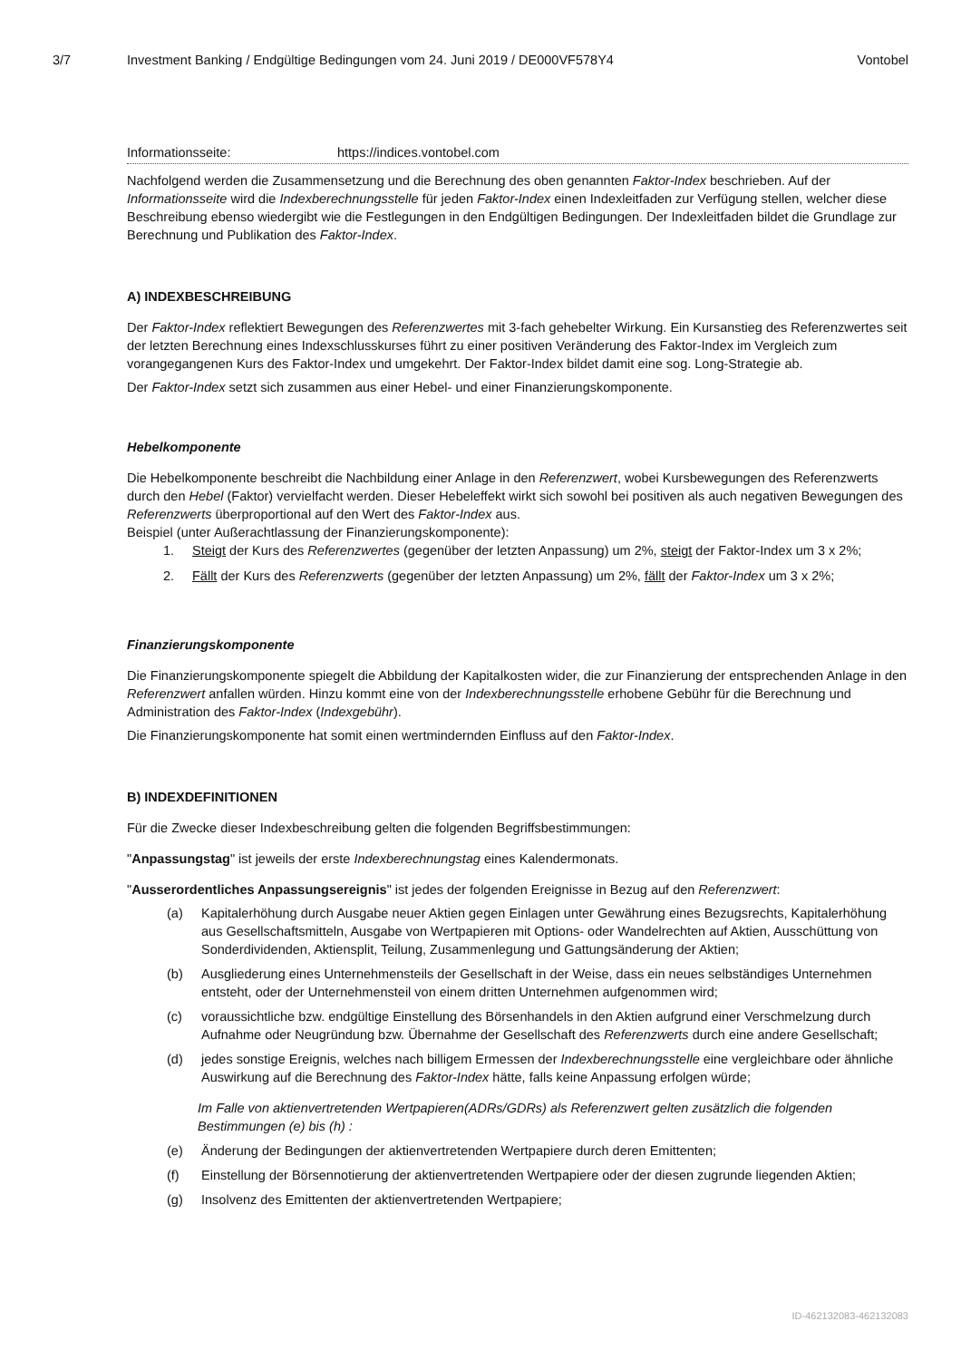3/7 Investment Banking / Endgültige Bedingungen vom 24. Juni 2019 / DE000VF578Y4 Vontobel
Informationsseite: https://indices.vontobel.com
Nachfolgend werden die Zusammensetzung und die Berechnung des oben genannten Faktor-Index beschrieben. Auf der Informationsseite wird die Indexberechnungsstelle für jeden Faktor-Index einen Indexleitfaden zur Verfügung stellen, welcher diese Beschreibung ebenso wiedergibt wie die Festlegungen in den Endgültigen Bedingungen. Der Indexleitfaden bildet die Grundlage zur Berechnung und Publikation des Faktor-Index.
A) INDEXBESCHREIBUNG
Der Faktor-Index reflektiert Bewegungen des Referenzwertes mit 3-fach gehebelter Wirkung. Ein Kursanstieg des Referenzwertes seit der letzten Berechnung eines Indexschlusskurses führt zu einer positiven Veränderung des Faktor-Index im Vergleich zum vorangegangenen Kurs des Faktor-Index und umgekehrt. Der Faktor-Index bildet damit eine sog. Long-Strategie ab.
Der Faktor-Index setzt sich zusammen aus einer Hebel- und einer Finanzierungskomponente.
Hebelkomponente
Die Hebelkomponente beschreibt die Nachbildung einer Anlage in den Referenzwert, wobei Kursbewegungen des Referenzwerts durch den Hebel (Faktor) vervielfacht werden. Dieser Hebeleffekt wirkt sich sowohl bei positiven als auch negativen Bewegungen des Referenzwerts überproportional auf den Wert des Faktor-Index aus.
Beispiel (unter Außerachtlassung der Finanzierungskomponente):
1. Steigt der Kurs des Referenzwertes (gegenüber der letzten Anpassung) um 2%, steigt der Faktor-Index um 3 x 2%;
2. Fällt der Kurs des Referenzwerts (gegenüber der letzten Anpassung) um 2%, fällt der Faktor-Index um 3 x 2%;
Finanzierungskomponente
Die Finanzierungskomponente spiegelt die Abbildung der Kapitalkosten wider, die zur Finanzierung der entsprechenden Anlage in den Referenzwert anfallen würden. Hinzu kommt eine von der Indexberechnungsstelle erhobene Gebühr für die Berechnung und Administration des Faktor-Index (Indexgebühr).
Die Finanzierungskomponente hat somit einen wertmindernden Einfluss auf den Faktor-Index.
B) INDEXDEFINITIONEN
Für die Zwecke dieser Indexbeschreibung gelten die folgenden Begriffsbestimmungen:
"Anpassungstag" ist jeweils der erste Indexberechnungstag eines Kalendermonats.
"Ausserordentliches Anpassungsereignis" ist jedes der folgenden Ereignisse in Bezug auf den Referenzwert:
(a) Kapitalerhöhung durch Ausgabe neuer Aktien gegen Einlagen unter Gewährung eines Bezugsrechts, Kapitalerhöhung aus Gesellschaftsmitteln, Ausgabe von Wertpapieren mit Options- oder Wandelrechten auf Aktien, Ausschüttung von Sonderdividenden, Aktiensplit, Teilung, Zusammenlegung und Gattungsänderung der Aktien;
(b) Ausgliederung eines Unternehmensteils der Gesellschaft in der Weise, dass ein neues selbständiges Unternehmen entsteht, oder der Unternehmensteil von einem dritten Unternehmen aufgenommen wird;
(c) voraussichtliche bzw. endgültige Einstellung des Börsenhandels in den Aktien aufgrund einer Verschmelzung durch Aufnahme oder Neugründung bzw. Übernahme der Gesellschaft des Referenzwerts durch eine andere Gesellschaft;
(d) jedes sonstige Ereignis, welches nach billigem Ermessen der Indexberechnungsstelle eine vergleichbare oder ähnliche Auswirkung auf die Berechnung des Faktor-Index hätte, falls keine Anpassung erfolgen würde;
Im Falle von aktienvertretenden Wertpapieren(ADRs/GDRs) als Referenzwert gelten zusätzlich die folgenden Bestimmungen (e) bis (h) :
(e) Änderung der Bedingungen der aktienvertretenden Wertpapiere durch deren Emittenten;
(f) Einstellung der Börsennotierung der aktienvertretenden Wertpapiere oder der diesen zugrunde liegenden Aktien;
(g) Insolvenz des Emittenten der aktienvertretenden Wertpapiere;
ID-462132083-462132083